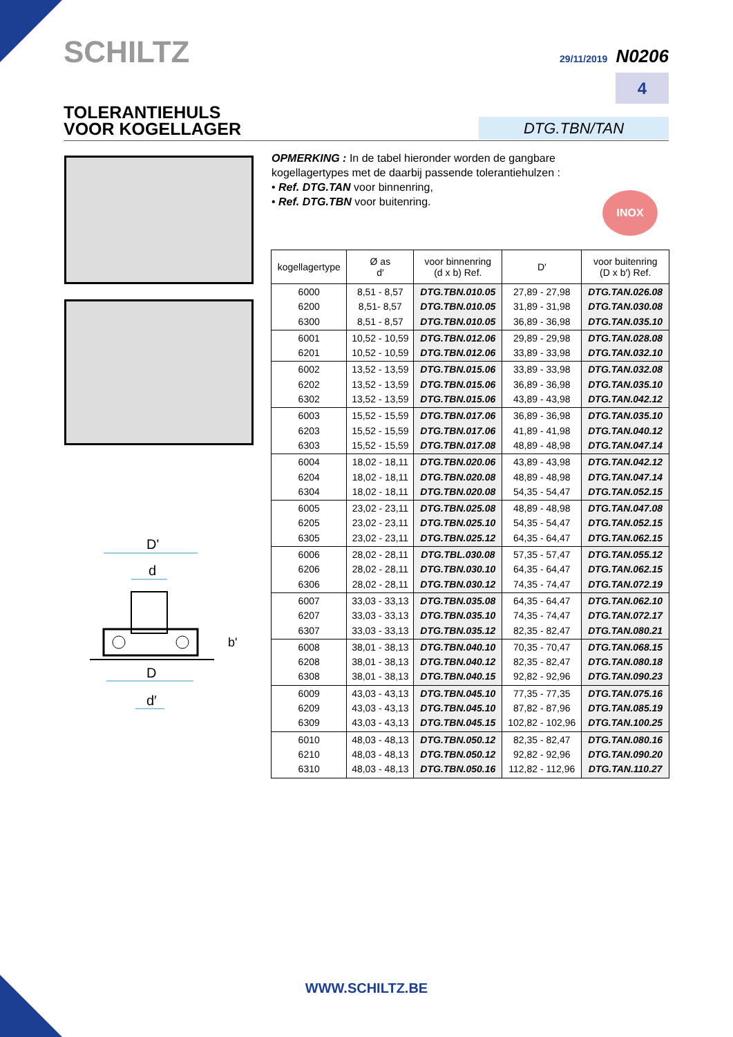SCHILTZ 29/11/2019 N0206
4
TOLERANTIEHULS
VOOR KOGELLAGER
DTG.TBN/TAN
OPMERKING : In de tabel hieronder worden de gangbare kogellagertypes met de daarbij passende tolerantiehulzen :
• Ref. DTG.TAN voor binnenring,
• Ref. DTG.TBN voor buitenring.
INOX
| kogellagertype | Ø as d′ | voor binnenring (d x b) Ref. | D′ | voor buitenring (D x b′) Ref. |
| --- | --- | --- | --- | --- |
| 6000 6200 6300 | 8,51 - 8,57 8,51- 8,57 8,51 - 8,57 | DTG.TBN.010.05 DTG.TBN.010.05 DTG.TBN.010.05 | 27,89 - 27,98 31,89 - 31,98 36,89 - 36,98 | DTG.TAN.026.08 DTG.TAN.030.08 DTG.TAN.035.10 |
| 6001 6201 | 10,52 - 10,59 10,52 - 10,59 | DTG.TBN.012.06 DTG.TBN.012.06 | 29,89 - 29,98 33,89 - 33,98 | DTG.TAN.028.08 DTG.TAN.032.10 |
| 6002 6202 6302 | 13,52 - 13,59 13,52 - 13,59 13,52 - 13,59 | DTG.TBN.015.06 DTG.TBN.015.06 DTG.TBN.015.06 | 33,89 - 33,98 36,89 - 36,98 43,89 - 43,98 | DTG.TAN.032.08 DTG.TAN.035.10 DTG.TAN.042.12 |
| 6003 6203 6303 | 15,52 - 15,59 15,52 - 15,59 15,52 - 15,59 | DTG.TBN.017.06 DTG.TBN.017.06 DTG.TBN.017.08 | 36,89 - 36,98 41,89 - 41,98 48,89 - 48,98 | DTG.TAN.035.10 DTG.TAN.040.12 DTG.TAN.047.14 |
| 6004 6204 6304 | 18,02 - 18,11 18,02 - 18,11 18,02 - 18,11 | DTG.TBN.020.06 DTG.TBN.020.08 DTG.TBN.020.08 | 43,89 - 43,98 48,89 - 48,98 54,35 - 54,47 | DTG.TAN.042.12 DTG.TAN.047.14 DTG.TAN.052.15 |
| 6005 6205 6305 | 23,02 - 23,11 23,02 - 23,11 23,02 - 23,11 | DTG.TBN.025.08 DTG.TBN.025.10 DTG.TBN.025.12 | 48,89 - 48,98 54,35 - 54,47 64,35 - 64,47 | DTG.TAN.047.08 DTG.TAN.052.15 DTG.TAN.062.15 |
| 6006 6206 6306 | 28,02 - 28,11 28,02 - 28,11 28,02 - 28,11 | DTG.TBL.030.08 DTG.TBN.030.10 DTG.TBN.030.12 | 57,35 - 57,47 64,35 - 64,47 74,35 - 74,47 | DTG.TAN.055.12 DTG.TAN.062.15 DTG.TAN.072.19 |
| 6007 6207 6307 | 33,03 - 33,13 33,03 - 33,13 33,03 - 33,13 | DTG.TBN.035.08 DTG.TBN.035.10 DTG.TBN.035.12 | 64,35 - 64,47 74,35 - 74,47 82,35 - 82,47 | DTG.TAN.062.10 DTG.TAN.072.17 DTG.TAN.080.21 |
| 6008 6208 6308 | 38,01 - 38,13 38,01 - 38,13 38,01 - 38,13 | DTG.TBN.040.10 DTG.TBN.040.12 DTG.TBN.040.15 | 70,35 - 70,47 82,35 - 82,47 92,82 - 92,96 | DTG.TAN.068.15 DTG.TAN.080.18 DTG.TAN.090.23 |
| 6009 6209 6309 | 43,03 - 43,13 43,03 - 43,13 43,03 - 43,13 | DTG.TBN.045.10 DTG.TBN.045.10 DTG.TBN.045.15 | 77,35 - 77,35 87,82 - 87,96 102,82 - 102,96 | DTG.TAN.075.16 DTG.TAN.085.19 DTG.TAN.100.25 |
| 6010 6210 6310 | 48,03 - 48,13 48,03 - 48,13 48,03 - 48,13 | DTG.TBN.050.12 DTG.TBN.050.12 DTG.TBN.050.16 | 82,35 - 82,47 92,82 - 92,96 112,82 - 112,96 | DTG.TAN.080.16 DTG.TAN.090.20 DTG.TAN.110.27 |
D'
d
D
d′
b'
WWW.SCHILTZ.BE